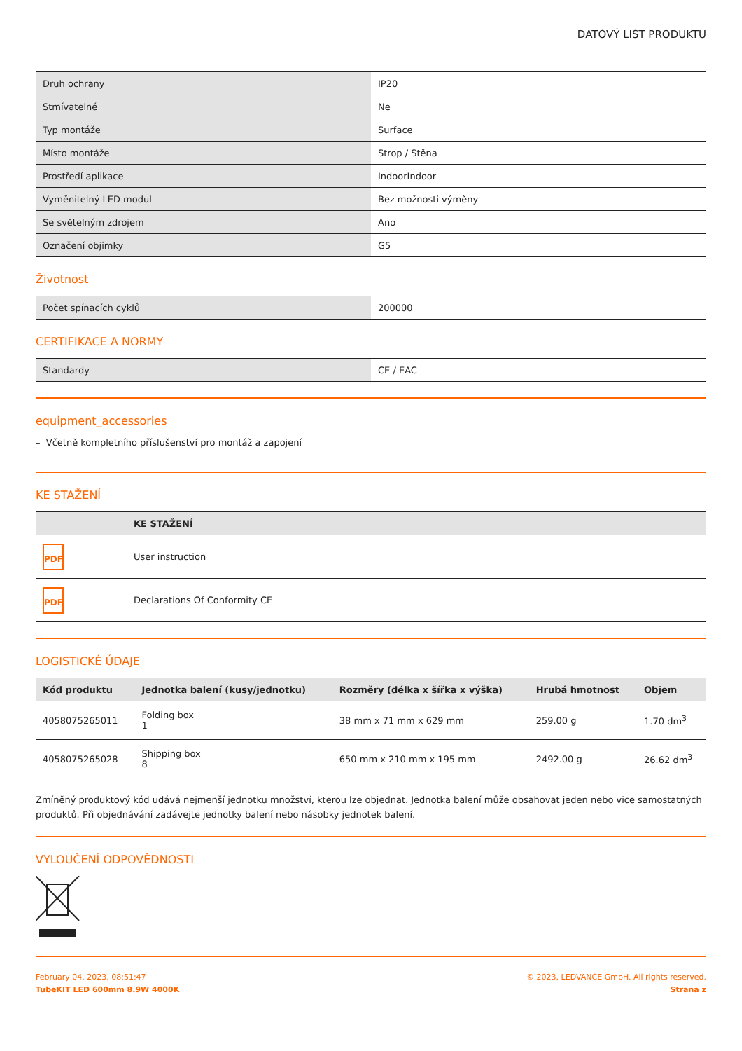DATOVÝ LIST PRODUKTU
| Druh ochrany | IP20 |
| Stmívatelné | Ne |
| Typ montáže | Surface |
| Místo montáže | Strop / Stěna |
| Prostředí aplikace | IndoorIndoor |
| Vyměnitelný LED modul | Bez možnosti výměny |
| Se světelným zdrojem | Ano |
| Označení objímky | G5 |
Životnost
| Počet spínacích cyklů | 200000 |
CERTIFIKACE A NORMY
| Standardy | CE / EAC |
equipment_accessories
– Včetně kompletního příslušenství pro montáž a zapojení
KE STAŽENÍ
| | KE STAŽENÍ |
| --- | --- |
| PDF | User instruction |
| PDF | Declarations Of Conformity CE |
LOGISTICKÉ ÚDAJE
| Kód produktu | Jednotka balení (kusy/jednotku) | Rozměry (délka x šířka x výška) | Hrubá hmotnost | Objem |
| --- | --- | --- | --- | --- |
| 4058075265011 | Folding box 1 | 38 mm x 71 mm x 629 mm | 259.00 g | 1.70 dm<sup>3</sup> |
| 4058075265028 | Shipping box 8 | 650 mm x 210 mm x 195 mm | 2492.00 g | 26.62 dm<sup>3</sup> |
Zmíněný produktový kód udává nejmenší jednotku množství, kterou lze objednat. Jednotka balení může obsahovat jeden nebo vice samostatných produktů. Při objednávání zadávejte jednotky balení nebo násobky jednotek balení.
VYLOUČENÍ ODPOVĚDNOSTI
February 04, 2023, 08:51:47
TubeKIT LED 600mm 8.9W 4000K
© 2023, LEDVANCE GmbH. All rights reserved.
Strana z